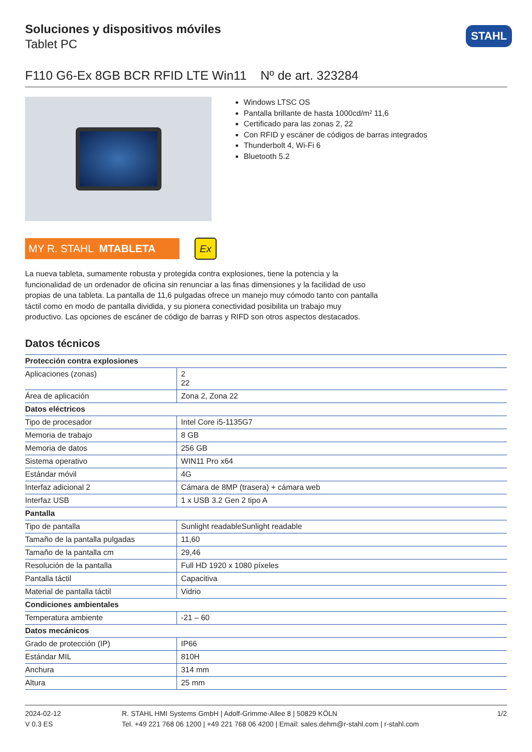STAHL
Soluciones y dispositivos móviles
Tablet PC
F110 G6-Ex 8GB BCR RFID LTE Win11 Nº de art. 323284
Windows LTSC OS
Pantalla brillante de hasta 1000cd/m² 11,6
Certificado para las zonas 2, 22
Con RFID y escáner de códigos de barras integrados
Thunderbolt 4, Wi-Fi 6
Bluetooth 5.2
MY R. STAHL MTABLETA
Ex
La nueva tableta, sumamente robusta y protegida contra explosiones, tiene la potencia y la funcionalidad de un ordenador de oficina sin renunciar a las finas dimensiones y la facilidad de uso propias de una tableta. La pantalla de 11,6 pulgadas ofrece un manejo muy cómodo tanto con pantalla táctil como en modo de pantalla dividida, y su pionera conectividad posibilita un trabajo muy productivo. Las opciones de escáner de código de barras y RIFD son otros aspectos destacados.
Datos técnicos
| Protección contra explosiones | |
| --- | --- |
| Aplicaciones (zonas) | 2 22 |
| Área de aplicación | Zona 2, Zona 22 |
| Datos eléctricos | |
| Tipo de procesador | Intel Core i5-1135G7 |
| Memoria de trabajo | 8 GB |
| Memoria de datos | 256 GB |
| Sistema operativo | WIN11 Pro x64 |
| Estándar móvil | 4G |
| Interfaz adicional 2 | Cámara de 8MP (trasera) + cámara web |
| Interfaz USB | 1 x USB 3.2 Gen 2 tipo A |
| Pantalla | |
| Tipo de pantalla | Sunlight readableSunlight readable |
| Tamaño de la pantalla pulgadas | 11,60 |
| Tamaño de la pantalla cm | 29,46 |
| Resolución de la pantalla | Full HD 1920 x 1080 píxeles |
| Pantalla táctil | Capacitiva |
| Material de pantalla táctil | Vidrio |
| Condiciones ambientales | |
| Temperatura ambiente | -21 – 60 |
| Datos mecánicos | |
| Grado de protección (IP) | IP66 |
| Estándar MIL | 810H |
| Anchura | 314 mm |
| Altura | 25 mm |
2024-02-12
V 0.3 ES
R. STAHL HMI Systems GmbH | Adolf-Grimme-Allee 8 | 50829 KÖLN
Tel. +49 221 768 06 1200 | +49 221 768 06 4200 | Email: sales.dehm@r-stahl.com | r-stahl.com
1/2